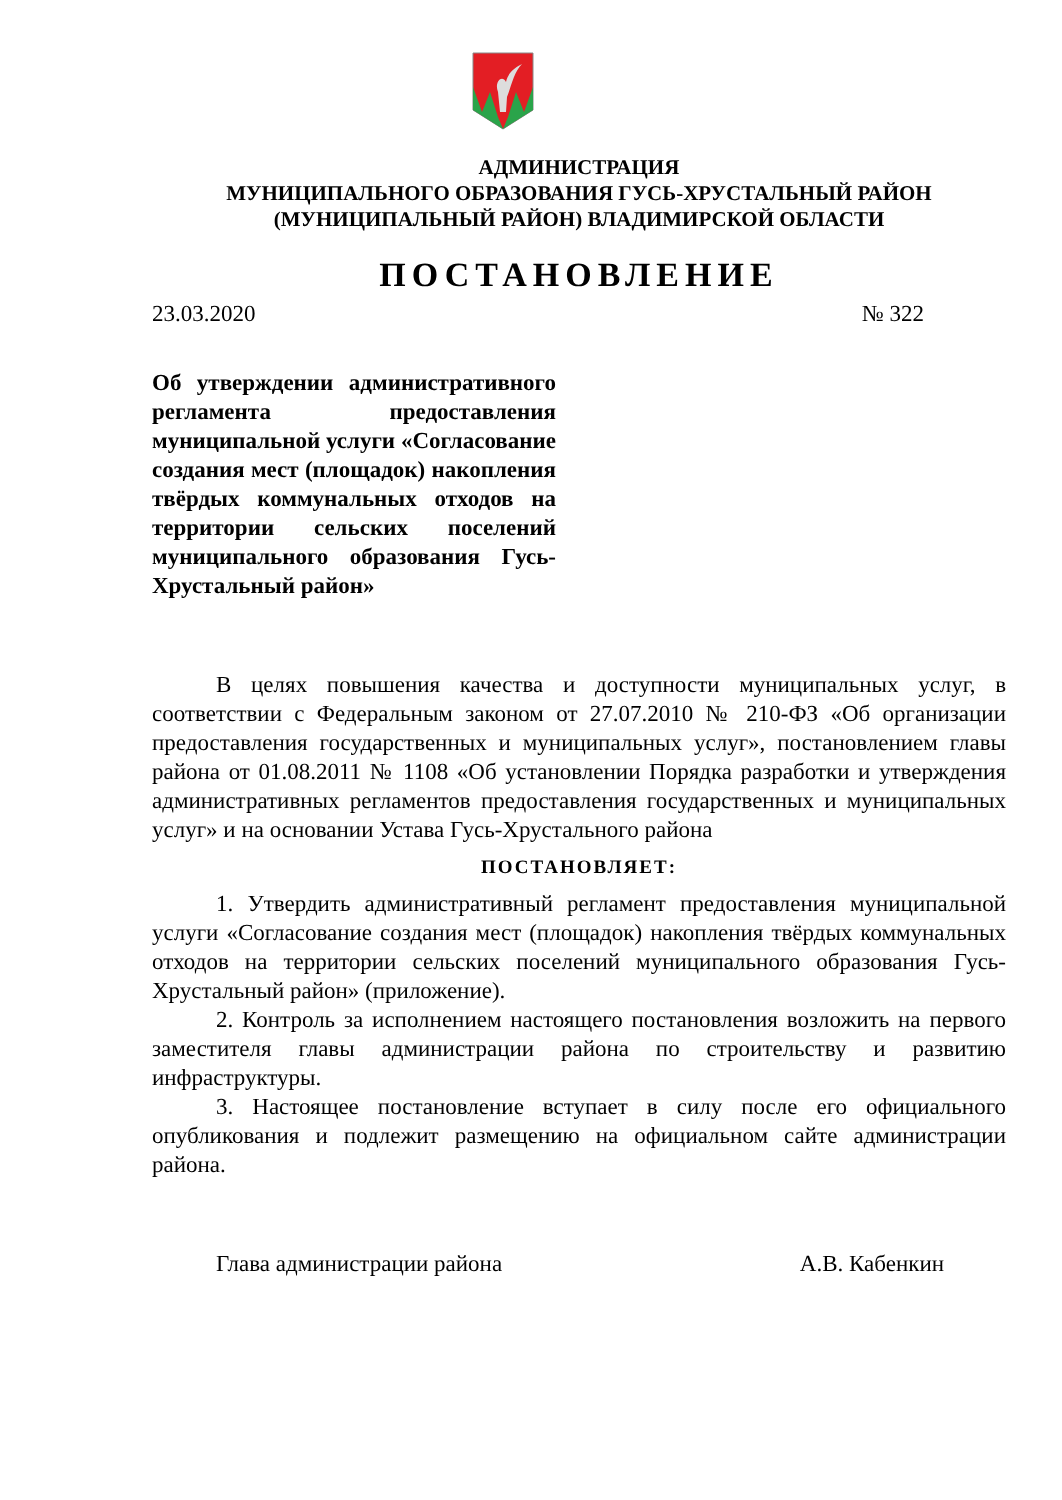АДМИНИСТРАЦИЯ
МУНИЦИПАЛЬНОГО ОБРАЗОВАНИЯ ГУСЬ-ХРУСТАЛЬНЫЙ РАЙОН
(МУНИЦИПАЛЬНЫЙ РАЙОН) ВЛАДИМИРСКОЙ ОБЛАСТИ
ПОСТАНОВЛЕНИЕ
23.03.2020 № 322
Об утверждении административного регламента предоставления муниципальной услуги «Согласование создания мест (площадок) накопления твёрдых коммунальных отходов на территории сельских поселений муниципального образования Гусь-Хрустальный район»
В целях повышения качества и доступности муниципальных услуг, в соответствии с Федеральным законом от 27.07.2010 № 210-ФЗ «Об организации предоставления государственных и муниципальных услуг», постановлением главы района от 01.08.2011 № 1108 «Об установлении Порядка разработки и утверждения административных регламентов предоставления государственных и муниципальных услуг» и на основании Устава Гусь-Хрустального района
ПОСТАНОВЛЯЕТ:
1. Утвердить административный регламент предоставления муниципальной услуги «Согласование создания мест (площадок) накопления твёрдых коммунальных отходов на территории сельских поселений муниципального образования Гусь-Хрустальный район» (приложение).
2. Контроль за исполнением настоящего постановления возложить на первого заместителя главы администрации района по строительству и развитию инфраструктуры.
3. Настоящее постановление вступает в силу после его официального опубликования и подлежит размещению на официальном сайте администрации района.
Глава администрации района А.В. Кабенкин